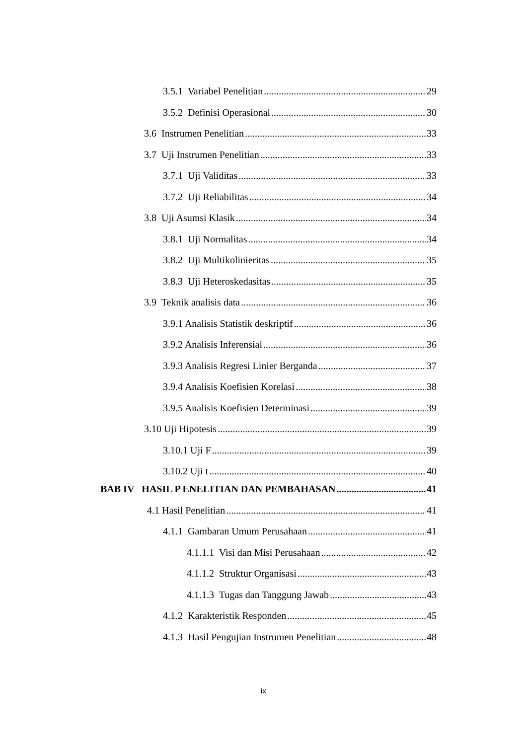3.5.1 Variabel Penelitian 29
3.5.2 Definisi Operasional 30
3.6 Instrumen Penelitian 33
3.7 Uji Instrumen Penelitian 33
3.7.1 Uji Validitas 33
3.7.2 Uji Reliabilitas 34
3.8 Uji Asumsi Klasik 34
3.8.1 Uji Normalitas 34
3.8.2 Uji Multikolinieritas 35
3.8.3 Uji Heteroskedasitas 35
3.9 Teknik analisis data 36
3.9.1 Analisis Statistik deskriptif 36
3.9.2 Analisis Inferensial 36
3.9.3 Analisis Regresi Linier Berganda 37
3.9.4 Analisis Koefisien Korelasi 38
3.9.5 Analisis Koefisien Determinasi 39
3.10 Uji Hipotesis 39
3.10.1 Uji F 39
3.10.2 Uji t 40
BAB IV HASIL P ENELITIAN DAN PEMBAHASAN 41
4.1 Hasil Penelitian 41
4.1.1 Gambaran Umum Perusahaan 41
4.1.1.1 Visi dan Misi Perusahaan 42
4.1.1.2 Struktur Organisasi 43
4.1.1.3 Tugas dan Tanggung Jawab 43
4.1.2 Karakteristik Responden 45
4.1.3 Hasil Pengujian Instrumen Penelitian 48
ix